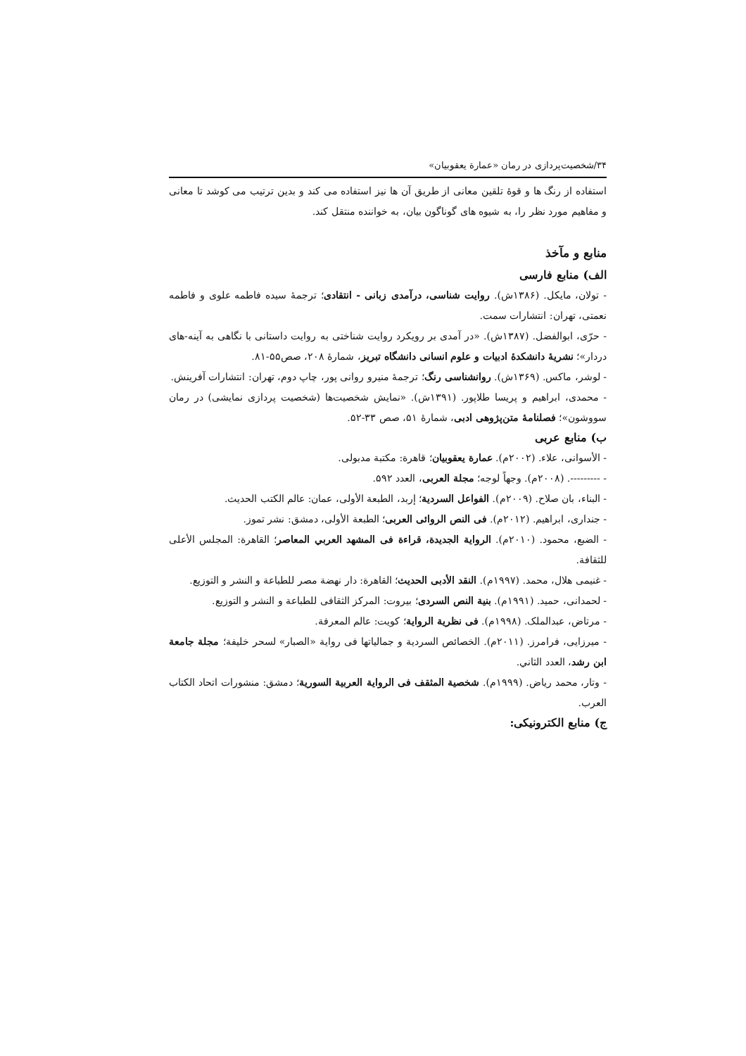۳۴/شخصیت‌پردازی در رمان «عمارة یعقوبیان»
استفاده از رنگ ها و قوۀ تلقین معانی از طریق آن ها نیز استفاده می کند و بدین ترتیب می کوشد تا معانی و مفاهیم مورد نظر را، به شیوه های گوناگون بیان، به خواننده منتقل کند.
منابع و مآخذ
الف) منابع فارسی
- تولان، مایکل. (۱۳۸۶ش). روایت شناسی، درآمدی زبانی - انتقادی؛ ترجمۀ سیده فاطمه علوی و فاطمه نعمتی، تهران: انتشارات سمت.
- حرّی، ابوالفضل. (۱۳۸۷ش). «در آمدی بر رویکرد روایت شناختی به روایت داستانی با نگاهی به آینه-های دردار»؛ نشریۀ دانشکدۀ ادبیات و علوم انسانی دانشگاه تبریز، شمارۀ ۲۰۸، صص۵۵-۸۱.
- لوشر، ماکس. (۱۳۶۹ش). روانشناسی رنگ؛ ترجمۀ منیرو روانی پور، چاپ دوم، تهران: انتشارات آفرینش.
- محمدی، ابراهیم و پریسا طلاپور. (۱۳۹۱ش). «نمایش شخصیت‌ها (شخصیت پردازی نمایشی) در رمان سووشون»؛ فصلنامۀ متن‌پژوهی ادبی، شمارۀ ۵۱، صص ۳۳-۵۲.
ب) منابع عربی
- الأسوانی، علاء. (۲۰۰۲م). عمارة یعقوبیان؛ قاهرة: مکتبة مدبولی.
- ---------. (۲۰۰۸م). وجهاً لوجه؛ مجلة العربی، العدد ۵۹۲.
- البناء، بان صلاح. (۲۰۰۹م). الفواعل السردیة؛ إربد، الطبعة الأولی، عمان: عالم الکتب الحدیث.
- جنداری، ابراهیم. (۲۰۱۲م). فی النص الروائی العربی؛ الطبعة الأولی، دمشق: نشر تموز.
- الضبع، محمود. (۲۰۱۰م). الروایة الجدیدة، قراءة فی المشهد العربي المعاصر؛ القاهرة: المجلس الأعلی للثقافة.
- غنیمی هلال، محمد. (۱۹۹۷م). النقد الأدبی الحدیث؛ القاهرة: دار نهضة مصر للطباعة و النشر و التوزیع.
- لحمدانی، حمید. (۱۹۹۱م). بنیة النص السردی؛ بیروت: المرکز الثقافی للطباعة و النشر و التوزیع.
- مرتاض، عبدالملک. (۱۹۹۸م). فی نظریة الروایة؛ کویت: عالم المعرفة.
- میرزایی، فرامرز. (۲۰۱۱م). الخصائص السردیة و جمالیاتها فی روایة «الصبار» لسحر خلیفة؛ مجلة جامعة ابن رشد، العدد الثاني.
- وتار، محمد ریاض. (۱۹۹۹م). شخصیة المثقف فی الروایة العربیة السوریة؛ دمشق: منشورات اتحاد الکتاب العرب.
ج) منابع الکترونیکی: